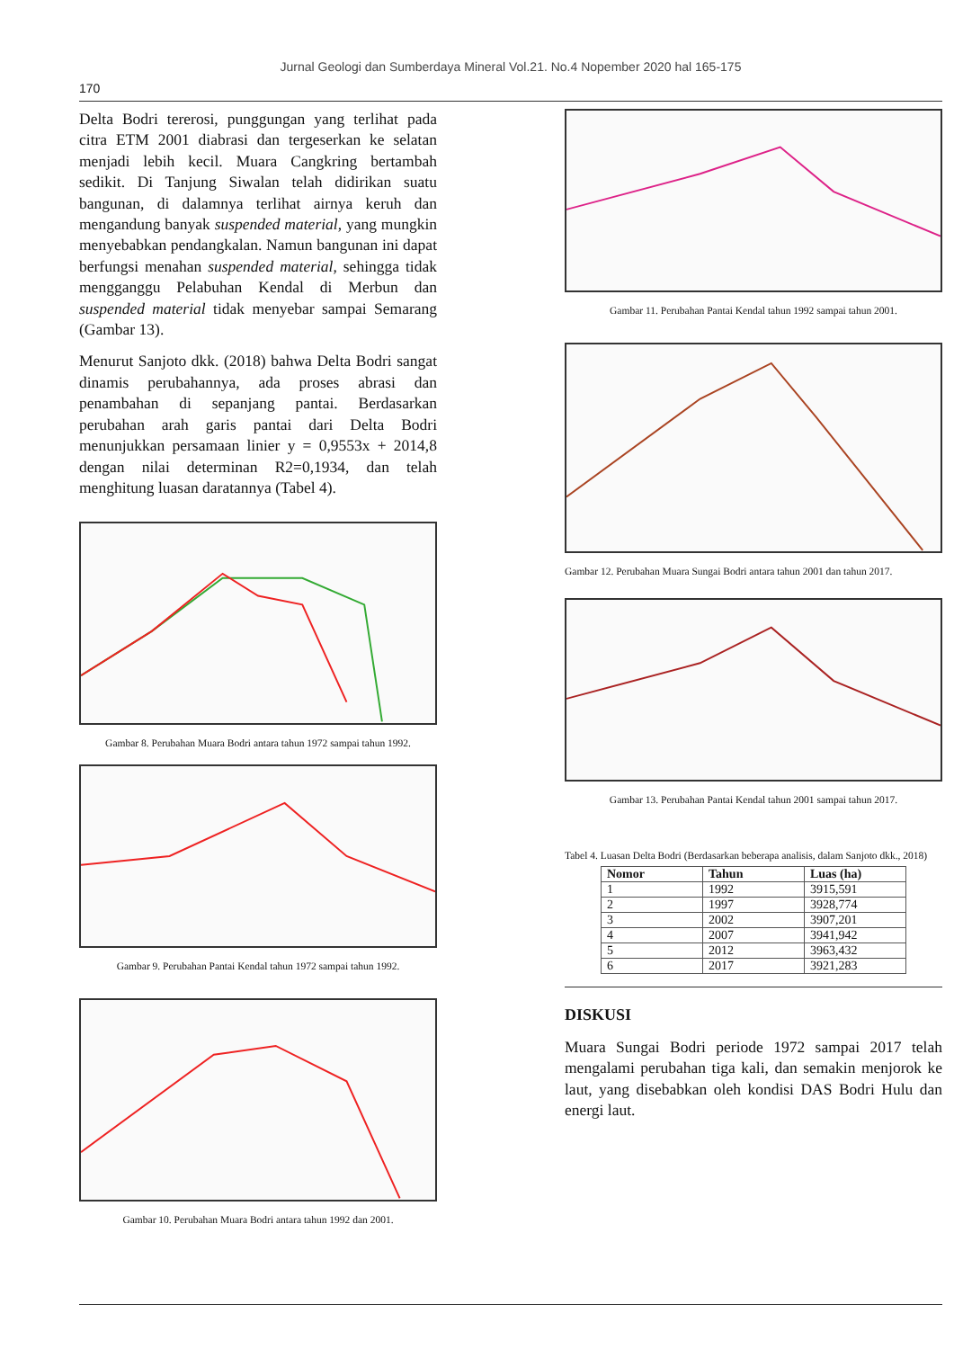Jurnal Geologi dan Sumberdaya Mineral Vol.21. No.4 Nopember 2020 hal 165-175
170
Delta Bodri tererosi, punggungan yang terlihat pada citra ETM 2001 diabrasi dan tergeserkan ke selatan menjadi lebih kecil. Muara Cangkring bertambah sedikit. Di Tanjung Siwalan telah didirikan suatu bangunan, di dalamnya terlihat airnya keruh dan mengandung banyak suspended material, yang mungkin menyebabkan pendangkalan. Namun bangunan ini dapat berfungsi menahan suspended material, sehingga tidak mengganggu Pelabuhan Kendal di Merbun dan suspended material tidak menyebar sampai Semarang (Gambar 13).
Menurut Sanjoto dkk. (2018) bahwa Delta Bodri sangat dinamis perubahannya, ada proses abrasi dan penambahan di sepanjang pantai. Berdasarkan perubahan arah garis pantai dari Delta Bodri menunjukkan persamaan linier y = 0,9553x + 2014,8 dengan nilai determinan R2=0,1934, dan telah menghitung luasan daratannya (Tabel 4).
Gambar 8. Perubahan Muara Bodri antara tahun 1972 sampai tahun 1992.
Gambar 9. Perubahan Pantai Kendal tahun 1972 sampai tahun 1992.
Gambar 10. Perubahan Muara Bodri antara tahun 1992 dan 2001.
Gambar 11. Perubahan Pantai Kendal tahun 1992 sampai tahun 2001.
Gambar 12. Perubahan Muara Sungai Bodri antara tahun 2001 dan tahun 2017.
Gambar 13. Perubahan Pantai Kendal tahun 2001 sampai tahun 2017.
Tabel 4. Luasan Delta Bodri (Berdasarkan beberapa analisis, dalam Sanjoto dkk., 2018)
| Nomor | Tahun | Luas (ha) |
| --- | --- | --- |
| 1 | 1992 | 3915,591 |
| 2 | 1997 | 3928,774 |
| 3 | 2002 | 3907,201 |
| 4 | 2007 | 3941,942 |
| 5 | 2012 | 3963,432 |
| 6 | 2017 | 3921,283 |
DISKUSI
Muara Sungai Bodri periode 1972 sampai 2017 telah mengalami perubahan tiga kali, dan semakin menjorok ke laut, yang disebabkan oleh kondisi DAS Bodri Hulu dan energi laut.